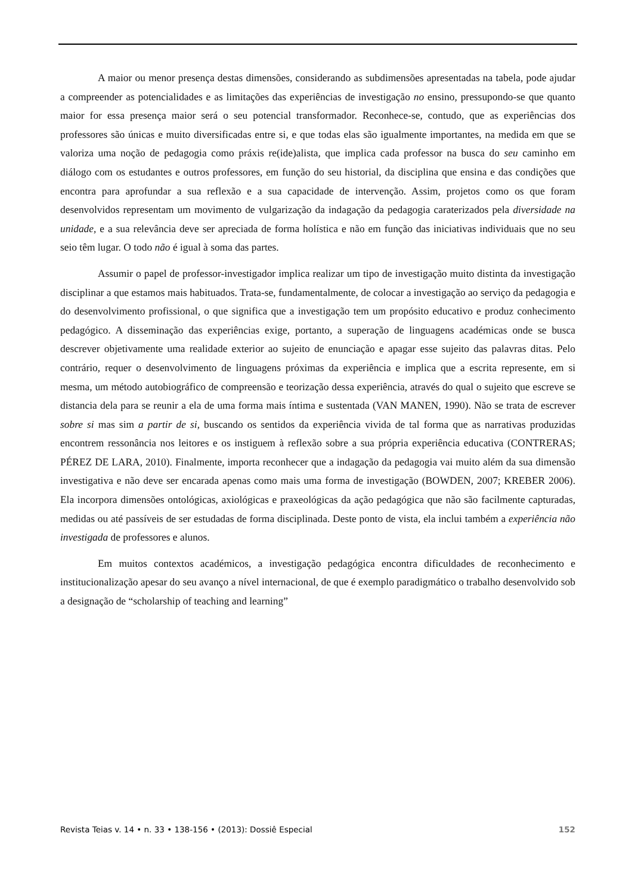A maior ou menor presença destas dimensões, considerando as subdimensões apresentadas na tabela, pode ajudar a compreender as potencialidades e as limitações das experiências de investigação no ensino, pressupondo-se que quanto maior for essa presença maior será o seu potencial transformador. Reconhece-se, contudo, que as experiências dos professores são únicas e muito diversificadas entre si, e que todas elas são igualmente importantes, na medida em que se valoriza uma noção de pedagogia como práxis re(ide)alista, que implica cada professor na busca do seu caminho em diálogo com os estudantes e outros professores, em função do seu historial, da disciplina que ensina e das condições que encontra para aprofundar a sua reflexão e a sua capacidade de intervenção. Assim, projetos como os que foram desenvolvidos representam um movimento de vulgarização da indagação da pedagogia caraterizados pela diversidade na unidade, e a sua relevância deve ser apreciada de forma holística e não em função das iniciativas individuais que no seu seio têm lugar. O todo não é igual à soma das partes.
Assumir o papel de professor-investigador implica realizar um tipo de investigação muito distinta da investigação disciplinar a que estamos mais habituados. Trata-se, fundamentalmente, de colocar a investigação ao serviço da pedagogia e do desenvolvimento profissional, o que significa que a investigação tem um propósito educativo e produz conhecimento pedagógico. A disseminação das experiências exige, portanto, a superação de linguagens académicas onde se busca descrever objetivamente uma realidade exterior ao sujeito de enunciação e apagar esse sujeito das palavras ditas. Pelo contrário, requer o desenvolvimento de linguagens próximas da experiência e implica que a escrita represente, em si mesma, um método autobiográfico de compreensão e teorização dessa experiência, através do qual o sujeito que escreve se distancia dela para se reunir a ela de uma forma mais íntima e sustentada (VAN MANEN, 1990). Não se trata de escrever sobre si mas sim a partir de si, buscando os sentidos da experiência vivida de tal forma que as narrativas produzidas encontrem ressonância nos leitores e os instiguem à reflexão sobre a sua própria experiência educativa (CONTRERAS; PÉREZ DE LARA, 2010). Finalmente, importa reconhecer que a indagação da pedagogia vai muito além da sua dimensão investigativa e não deve ser encarada apenas como mais uma forma de investigação (BOWDEN, 2007; KREBER 2006). Ela incorpora dimensões ontológicas, axiológicas e praxeológicas da ação pedagógica que não são facilmente capturadas, medidas ou até passíveis de ser estudadas de forma disciplinada. Deste ponto de vista, ela inclui também a experiência não investigada de professores e alunos.
Em muitos contextos académicos, a investigação pedagógica encontra dificuldades de reconhecimento e institucionalização apesar do seu avanço a nível internacional, de que é exemplo paradigmático o trabalho desenvolvido sob a designação de “scholarship of teaching and learning”
Revista Teias v. 14 • n. 33 • 138-156 • (2013): Dossiê Especial 152